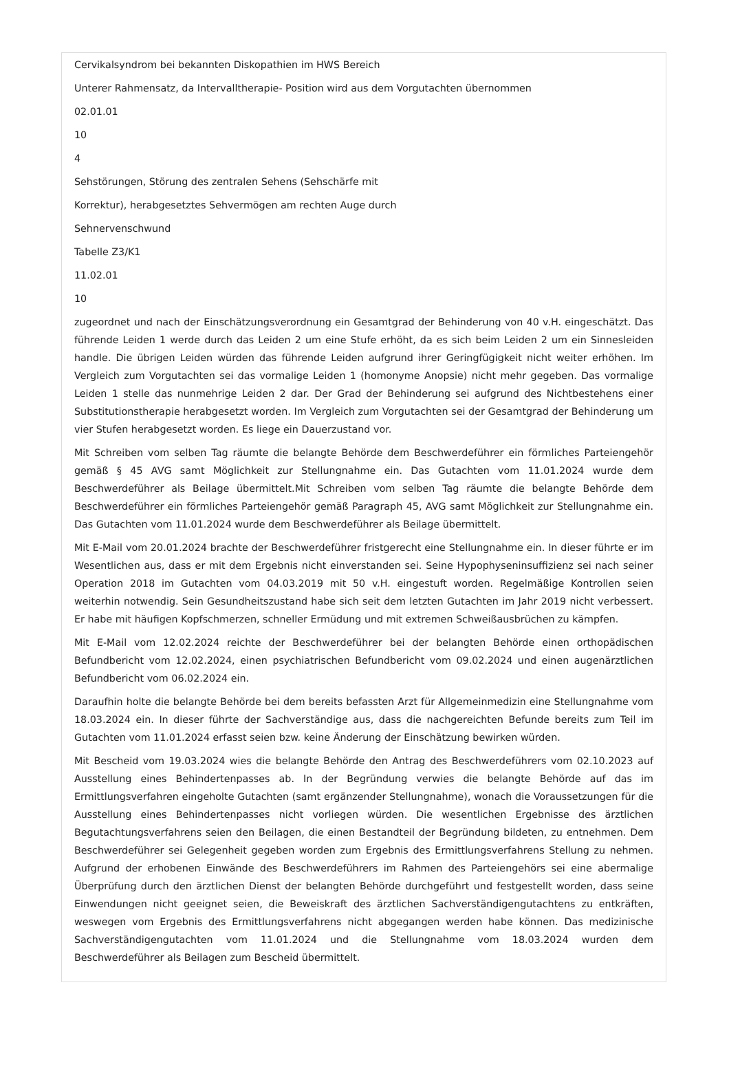Cervikalsyndrom bei bekannten Diskopathien im HWS Bereich
Unterer Rahmensatz, da Intervalltherapie- Position wird aus dem Vorgutachten übernommen
02.01.01
10
4
Sehstörungen, Störung des zentralen Sehens (Sehschärfe mit
Korrektur), herabgesetztes Sehvermögen am rechten Auge durch
Sehnervenschwund
Tabelle Z3/K1
11.02.01
10
zugeordnet und nach der Einschätzungsverordnung ein Gesamtgrad der Behinderung von 40 v.H. eingeschätzt. Das führende Leiden 1 werde durch das Leiden 2 um eine Stufe erhöht, da es sich beim Leiden 2 um ein Sinnesleiden handle. Die übrigen Leiden würden das führende Leiden aufgrund ihrer Geringfügigkeit nicht weiter erhöhen. Im Vergleich zum Vorgutachten sei das vormalige Leiden 1 (homonyme Anopsie) nicht mehr gegeben. Das vormalige Leiden 1 stelle das nunmehrige Leiden 2 dar. Der Grad der Behinderung sei aufgrund des Nichtbestehens einer Substitutionstherapie herabgesetzt worden. Im Vergleich zum Vorgutachten sei der Gesamtgrad der Behinderung um vier Stufen herabgesetzt worden. Es liege ein Dauerzustand vor.
Mit Schreiben vom selben Tag räumte die belangte Behörde dem Beschwerdeführer ein förmliches Parteiengehör gemäß § 45 AVG samt Möglichkeit zur Stellungnahme ein. Das Gutachten vom 11.01.2024 wurde dem Beschwerdeführer als Beilage übermittelt.Mit Schreiben vom selben Tag räumte die belangte Behörde dem Beschwerdeführer ein förmliches Parteiengehör gemäß Paragraph 45, AVG samt Möglichkeit zur Stellungnahme ein. Das Gutachten vom 11.01.2024 wurde dem Beschwerdeführer als Beilage übermittelt.
Mit E-Mail vom 20.01.2024 brachte der Beschwerdeführer fristgerecht eine Stellungnahme ein. In dieser führte er im Wesentlichen aus, dass er mit dem Ergebnis nicht einverstanden sei. Seine Hypophyseninsuffizienz sei nach seiner Operation 2018 im Gutachten vom 04.03.2019 mit 50 v.H. eingestuft worden. Regelmäßige Kontrollen seien weiterhin notwendig. Sein Gesundheitszustand habe sich seit dem letzten Gutachten im Jahr 2019 nicht verbessert. Er habe mit häufigen Kopfschmerzen, schneller Ermüdung und mit extremen Schweißausbrüchen zu kämpfen.
Mit E-Mail vom 12.02.2024 reichte der Beschwerdeführer bei der belangten Behörde einen orthopädischen Befundbericht vom 12.02.2024, einen psychiatrischen Befundbericht vom 09.02.2024 und einen augenärztlichen Befundbericht vom 06.02.2024 ein.
Daraufhin holte die belangte Behörde bei dem bereits befassten Arzt für Allgemeinmedizin eine Stellungnahme vom 18.03.2024 ein. In dieser führte der Sachverständige aus, dass die nachgereichten Befunde bereits zum Teil im Gutachten vom 11.01.2024 erfasst seien bzw. keine Änderung der Einschätzung bewirken würden.
Mit Bescheid vom 19.03.2024 wies die belangte Behörde den Antrag des Beschwerdeführers vom 02.10.2023 auf Ausstellung eines Behindertenpasses ab. In der Begründung verwies die belangte Behörde auf das im Ermittlungsverfahren eingeholte Gutachten (samt ergänzender Stellungnahme), wonach die Voraussetzungen für die Ausstellung eines Behindertenpasses nicht vorliegen würden. Die wesentlichen Ergebnisse des ärztlichen Begutachtungsverfahrens seien den Beilagen, die einen Bestandteil der Begründung bildeten, zu entnehmen. Dem Beschwerdeführer sei Gelegenheit gegeben worden zum Ergebnis des Ermittlungsverfahrens Stellung zu nehmen. Aufgrund der erhobenen Einwände des Beschwerdeführers im Rahmen des Parteiengehörs sei eine abermalige Überprüfung durch den ärztlichen Dienst der belangten Behörde durchgeführt und festgestellt worden, dass seine Einwendungen nicht geeignet seien, die Beweiskraft des ärztlichen Sachverständigengutachtens zu entkräften, weswegen vom Ergebnis des Ermittlungsverfahrens nicht abgegangen werden habe können. Das medizinische Sachverständigengutachten vom 11.01.2024 und die Stellungnahme vom 18.03.2024 wurden dem Beschwerdeführer als Beilagen zum Bescheid übermittelt.